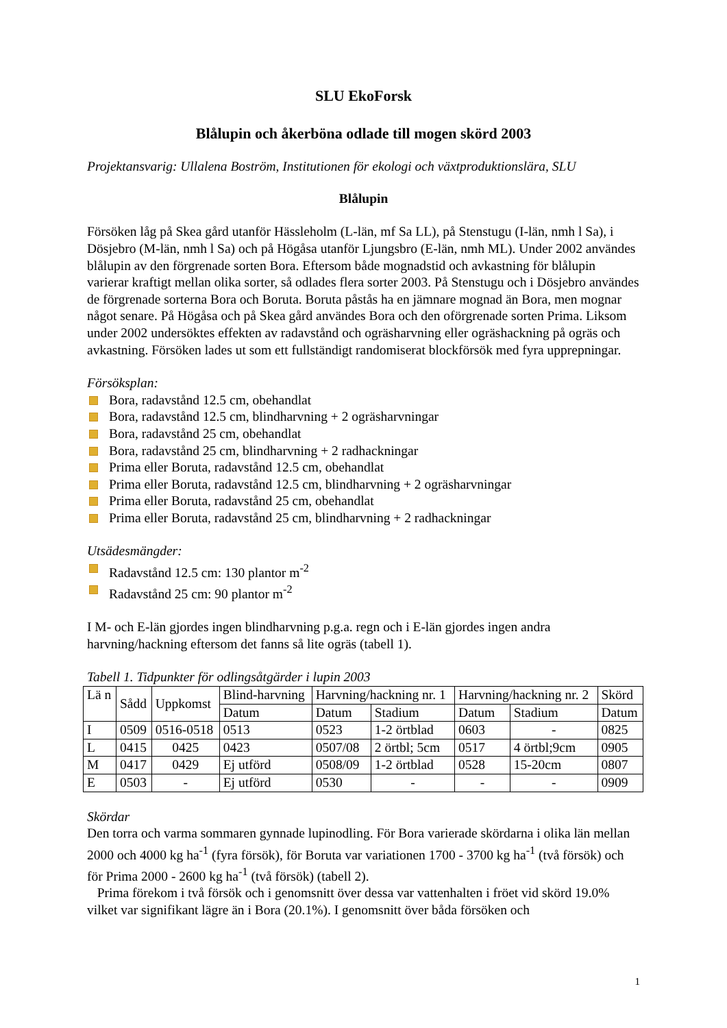SLU EkoForsk
Blålupin och åkerböna odlade till mogen skörd 2003
Projektansvarig: Ullalena Boström, Institutionen för ekologi och växtproduktionslära, SLU
Blålupin
Försöken låg på Skea gård utanför Hässleholm (L-län, mf Sa LL), på Stenstugu (I-län, nmh l Sa), i Dösjebro (M-län, nmh l Sa) och på Högåsa utanför Ljungsbro (E-län, nmh ML). Under 2002 användes blålupin av den förgrenade sorten Bora. Eftersom både mognadstid och avkastning för blålupin varierar kraftigt mellan olika sorter, så odlades flera sorter 2003. På Stenstugu och i Dösjebro användes de förgrenade sorterna Bora och Boruta. Boruta påstås ha en jämnare mognad än Bora, men mognar något senare. På Högåsa och på Skea gård användes Bora och den oförgrenade sorten Prima. Liksom under 2002 undersöktes effekten av radavstånd och ogräsharvning eller ogräshackning på ogräs och avkastning. Försöken lades ut som ett fullständigt randomiserat blockförsök med fyra upprepningar.
Försöksplan:
Bora, radavstånd 12.5 cm, obehandlat
Bora, radavstånd 12.5 cm, blindharvning + 2 ogräsharvningar
Bora, radavstånd 25 cm, obehandlat
Bora, radavstånd 25 cm, blindharvning + 2 radhackningar
Prima eller Boruta, radavstånd 12.5 cm, obehandlat
Prima eller Boruta, radavstånd 12.5 cm, blindharvning + 2 ogräsharvningar
Prima eller Boruta, radavstånd 25 cm, obehandlat
Prima eller Boruta, radavstånd 25 cm, blindharvning + 2 radhackningar
Utsädesmängder:
Radavstånd 12.5 cm: 130 plantor m<sup>-2</sup>
Radavstånd 25 cm: 90 plantor m<sup>-2</sup>
I M- och E-län gjordes ingen blindharvning p.g.a. regn och i E-län gjordes ingen andra harvning/hackning eftersom det fanns så lite ogräs (tabell 1).
Tabell 1. Tidpunkter för odlingsåtgärder i lupin 2003
| Lä n | Sådd | Uppkomst | Blind-harvning | Harvning/hackning nr. 1 | | Harvning/hackning nr. 2 | | Skörd |
| --- | --- | --- | --- | --- | --- | --- | --- | --- |
| | | | Datum | Datum | Stadium | Datum | Stadium | Datum |
| I | 0509 | 0516-0518 | 0513 | 0523 | 1-2 örtblad | 0603 | - | 0825 |
| L | 0415 | 0425 | 0423 | 0507/08 | 2 örtbl; 5cm | 0517 | 4 örtbl;9cm | 0905 |
| M | 0417 | 0429 | Ej utförd | 0508/09 | 1-2 örtblad | 0528 | 15-20cm | 0807 |
| E | 0503 | - | Ej utförd | 0530 | - | - | - | 0909 |
Skördar
Den torra och varma sommaren gynnade lupinodling. För Bora varierade skördarna i olika län mellan 2000 och 4000 kg ha<sup>-1</sup> (fyra försök), för Boruta var variationen 1700 - 3700 kg ha<sup>-1</sup> (två försök) och för Prima 2000 - 2600 kg ha<sup>-1</sup> (två försök) (tabell 2).
Prima förekom i två försök och i genomsnitt över dessa var vattenhalten i fröet vid skörd 19.0% vilket var signifikant lägre än i Bora (20.1%). I genomsnitt över båda försöken och
1